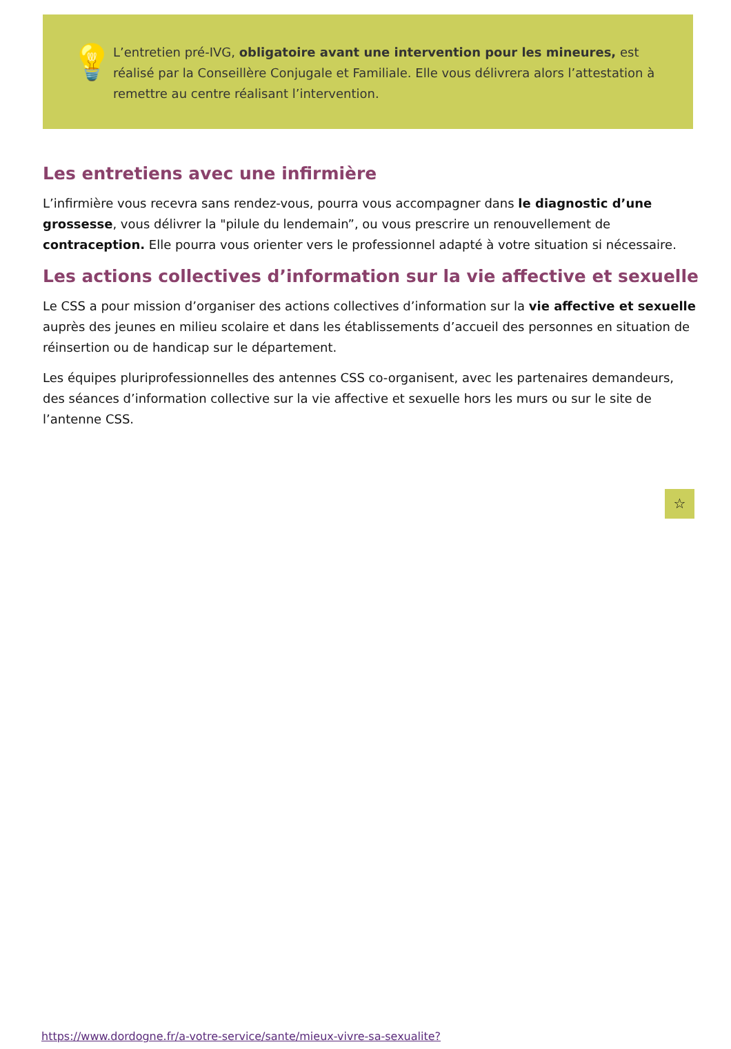💡
L’entretien pré-IVG, obligatoire avant une intervention pour les mineures, est réalisé par la Conseillère Conjugale et Familiale. Elle vous délivrera alors l’attestation à remettre au centre réalisant l’intervention.
Les entretiens avec une infirmière
L’infirmière vous recevra sans rendez-vous, pourra vous accompagner dans le diagnostic d’une grossesse, vous délivrer la "pilule du lendemain”, ou vous prescrire un renouvellement de contraception. Elle pourra vous orienter vers le professionnel adapté à votre situation si nécessaire.
Les actions collectives d’information sur la vie affective et sexuelle
Le CSS a pour mission d’organiser des actions collectives d’information sur la vie affective et sexuelle auprès des jeunes en milieu scolaire et dans les établissements d’accueil des personnes en situation de réinsertion ou de handicap sur le département.
Les équipes pluriprofessionnelles des antennes CSS co-organisent, avec les partenaires demandeurs, des séances d’information collective sur la vie affective et sexuelle hors les murs ou sur le site de l’antenne CSS.
☆
https://www.dordogne.fr/a-votre-service/sante/mieux-vivre-sa-sexualite?